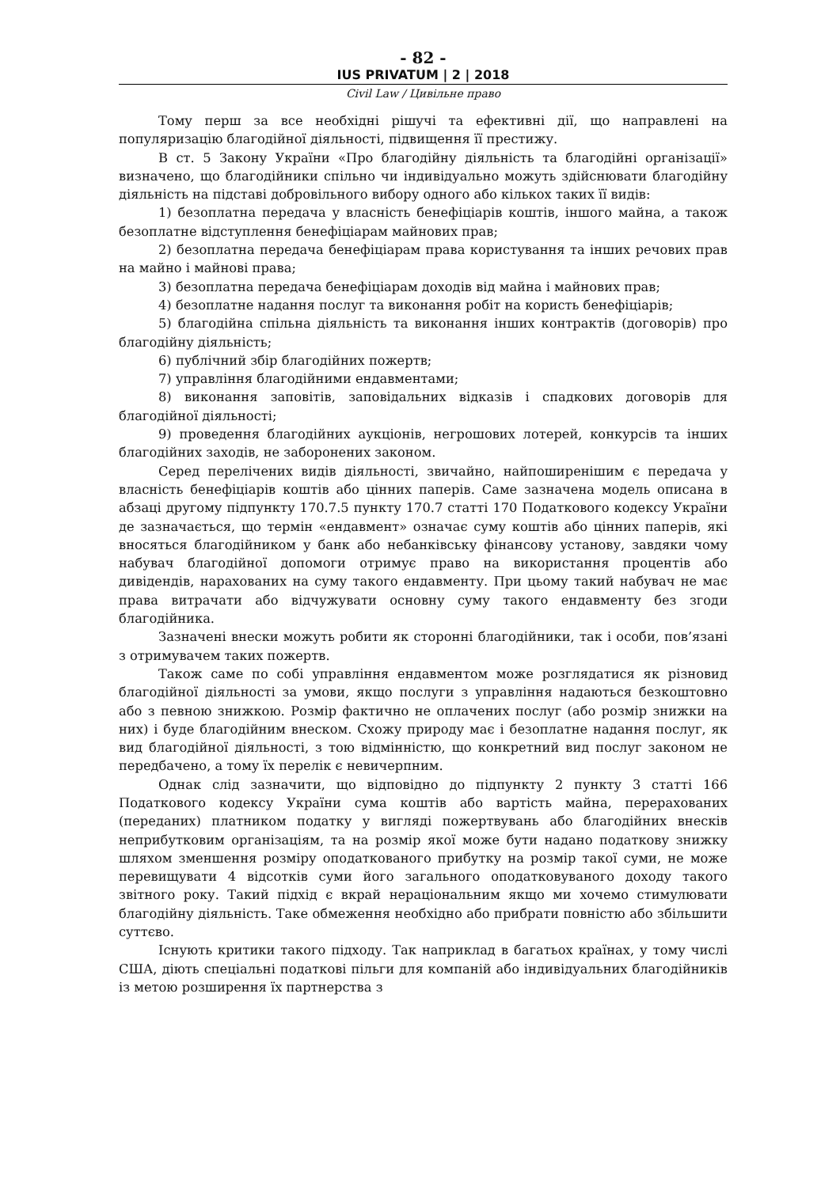- 82 -
IUS PRIVATUM | 2 | 2018
Civil Law / Цивільне право
Тому перш за все необхідні рішучі та ефективні дії, що направлені на популяризацію благодійної діяльності, підвищення її престижу.
В ст. 5 Закону України «Про благодійну діяльність та благодійні організації» визначено, що благодійники спільно чи індивідуально можуть здійснювати благодійну діяльність на підставі добровільного вибору одного або кількох таких її видів:
1) безоплатна передача у власність бенефіціарів коштів, іншого майна, а також безоплатне відступлення бенефіціарам майнових прав;
2) безоплатна передача бенефіціарам права користування та інших речових прав на майно і майнові права;
3) безоплатна передача бенефіціарам доходів від майна і майнових прав;
4) безоплатне надання послуг та виконання робіт на користь бенефіціарів;
5) благодійна спільна діяльність та виконання інших контрактів (договорів) про благодійну діяльність;
6) публічний збір благодійних пожертв;
7) управління благодійними ендавментами;
8) виконання заповітів, заповідальних відказів і спадкових договорів для благодійної діяльності;
9) проведення благодійних аукціонів, негрошових лотерей, конкурсів та інших благодійних заходів, не заборонених законом.
Серед перелічених видів діяльності, звичайно, найпоширенішим є передача у власність бенефіціарів коштів або цінних паперів. Саме зазначена модель описана в абзаці другому підпункту 170.7.5 пункту 170.7 статті 170 Податкового кодексу України де зазначається, що термін «ендавмент» означає суму коштів або цінних паперів, які вносяться благодійником у банк або небанківську фінансову установу, завдяки чому набувач благодійної допомоги отримує право на використання процентів або дивідендів, нарахованих на суму такого ендавменту. При цьому такий набувач не має права витрачати або відчужувати основну суму такого ендавменту без згоди благодійника.
Зазначені внески можуть робити як сторонні благодійники, так і особи, пов’язані з отримувачем таких пожертв.
Також саме по собі управління ендавментом може розглядатися як різновид благодійної діяльності за умови, якщо послуги з управління надаються безкоштовно або з певною знижкою. Розмір фактично не оплачених послуг (або розмір знижки на них) і буде благодійним внеском. Схожу природу має і безоплатне надання послуг, як вид благодійної діяльності, з тою відмінністю, що конкретний вид послуг законом не передбачено, а тому їх перелік є невичерпним.
Однак слід зазначити, що відповідно до підпункту 2 пункту 3 статті 166 Податкового кодексу України сума коштів або вартість майна, перерахованих (переданих) платником податку у вигляді пожертвувань або благодійних внесків неприбутковим організаціям, та на розмір якої може бути надано податкову знижку шляхом зменшення розміру оподаткованого прибутку на розмір такої суми, не може перевищувати 4 відсотків суми його загального оподатковуваного доходу такого звітного року. Такий підхід є вкрай нераціональним якщо ми хочемо стимулювати благодійну діяльність. Таке обмеження необхідно або прибрати повністю або збільшити суттєво.
Існують критики такого підходу. Так наприклад в багатьох країнах, у тому числі США, діють спеціальні податкові пільги для компаній або індивідуальних благодійників із метою розширення їх партнерства з